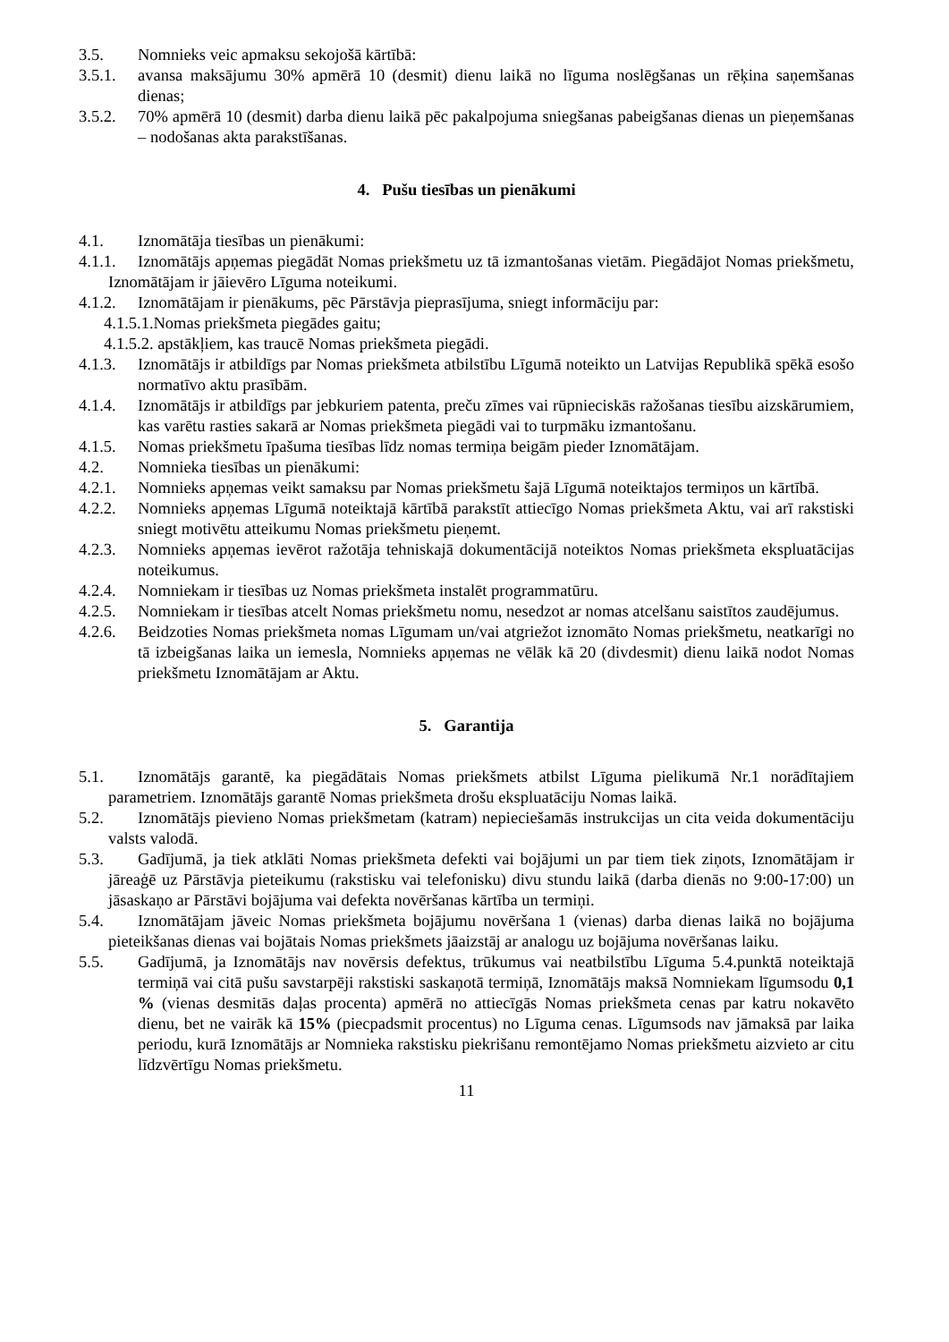3.5. Nomnieks veic apmaksu sekojošā kārtībā:
3.5.1. avansa maksājumu 30% apmērā 10 (desmit) dienu laikā no līguma noslēgšanas un rēķina saņemšanas dienas;
3.5.2. 70% apmērā 10 (desmit) darba dienu laikā pēc pakalpojuma sniegšanas pabeigšanas dienas un pieņemšanas – nodošanas akta parakstīšanas.
4. Pušu tiesības un pienākumi
4.1. Iznomātāja tiesības un pienākumi:
4.1.1. Iznomātājs apņemas piegādāt Nomas priekšmetu uz tā izmantošanas vietām. Piegādājot Nomas priekšmetu, Iznomātājam ir jāievēro Līguma noteikumi.
4.1.2. Iznomātājam ir pienākums, pēc Pārstāvja pieprasījuma, sniegt informāciju par:
4.1.5.1.Nomas priekšmeta piegādes gaitu;
4.1.5.2. apstākļiem, kas traucē Nomas priekšmeta piegādi.
4.1.3. Iznomātājs ir atbildīgs par Nomas priekšmeta atbilstību Līgumā noteikto un Latvijas Republikā spēkā esošo normatīvo aktu prasībām.
4.1.4. Iznomātājs ir atbildīgs par jebkuriem patenta, preču zīmes vai rūpnieciskās ražošanas tiesību aizskārumiem, kas varētu rasties sakarā ar Nomas priekšmeta piegādi vai to turpmāku izmantošanu.
4.1.5. Nomas priekšmetu īpašuma tiesības līdz nomas termiņa beigām pieder Iznomātājam.
4.2. Nomnieka tiesības un pienākumi:
4.2.1. Nomnieks apņemas veikt samaksu par Nomas priekšmetu šajā Līgumā noteiktajos termiņos un kārtībā.
4.2.2. Nomnieks apņemas Līgumā noteiktajā kārtībā parakstīt attiecīgo Nomas priekšmeta Aktu, vai arī rakstiski sniegt motivētu atteikumu Nomas priekšmetu pieņemt.
4.2.3. Nomnieks apņemas ievērot ražotāja tehniskajā dokumentācijā noteiktos Nomas priekšmeta ekspluatācijas noteikumus.
4.2.4. Nomniekam ir tiesības uz Nomas priekšmeta instalēt programmatūru.
4.2.5. Nomniekam ir tiesības atcelt Nomas priekšmetu nomu, nesedzot ar nomas atcelšanu saistītos zaudējumus.
4.2.6. Beidzoties Nomas priekšmeta nomas Līgumam un/vai atgriežot iznomāto Nomas priekšmetu, neatkarīgi no tā izbeigšanas laika un iemesla, Nomnieks apņemas ne vēlāk kā 20 (divdesmit) dienu laikā nodot Nomas priekšmetu Iznomātājam ar Aktu.
5. Garantija
5.1. Iznomātājs garantē, ka piegādātais Nomas priekšmets atbilst Līguma pielikumā Nr.1 norādītajiem parametriem. Iznomātājs garantē Nomas priekšmeta drošu ekspluatāciju Nomas laikā.
5.2. Iznomātājs pievieno Nomas priekšmetam (katram) nepieciešamās instrukcijas un cita veida dokumentāciju valsts valodā.
5.3. Gadījumā, ja tiek atklāti Nomas priekšmeta defekti vai bojājumi un par tiem tiek ziņots, Iznomātājam ir jāreaģē uz Pārstāvja pieteikumu (rakstisku vai telefonisku) divu stundu laikā (darba dienās no 9:00-17:00) un jāsaskaņo ar Pārstāvi bojājuma vai defekta novēršanas kārtība un termiņi.
5.4. Iznomātājam jāveic Nomas priekšmeta bojājumu novēršana 1 (vienas) darba dienas laikā no bojājuma pieteikšanas dienas vai bojātais Nomas priekšmets jāaizstāj ar analogu uz bojājuma novēršanas laiku.
5.5. Gadījumā, ja Iznomātājs nav novērsis defektus, trūkumus vai neatbilstību Līguma 5.4.punktā noteiktajā termiņā vai citā pušu savstarpēji rakstiski saskaņotā termiņā, Iznomātājs maksā Nomniekam līgumsodu 0,1 % (vienas desmitās daļas procenta) apmērā no attiecīgās Nomas priekšmeta cenas par katru nokavēto dienu, bet ne vairāk kā 15% (piecpadsmit procentus) no Līguma cenas. Līgumsods nav jāmaksā par laika periodu, kurā Iznomātājs ar Nomnieka rakstisku piekrišanu remontējamo Nomas priekšmetu aizvieto ar citu līdzvērtīgu Nomas priekšmetu.
11